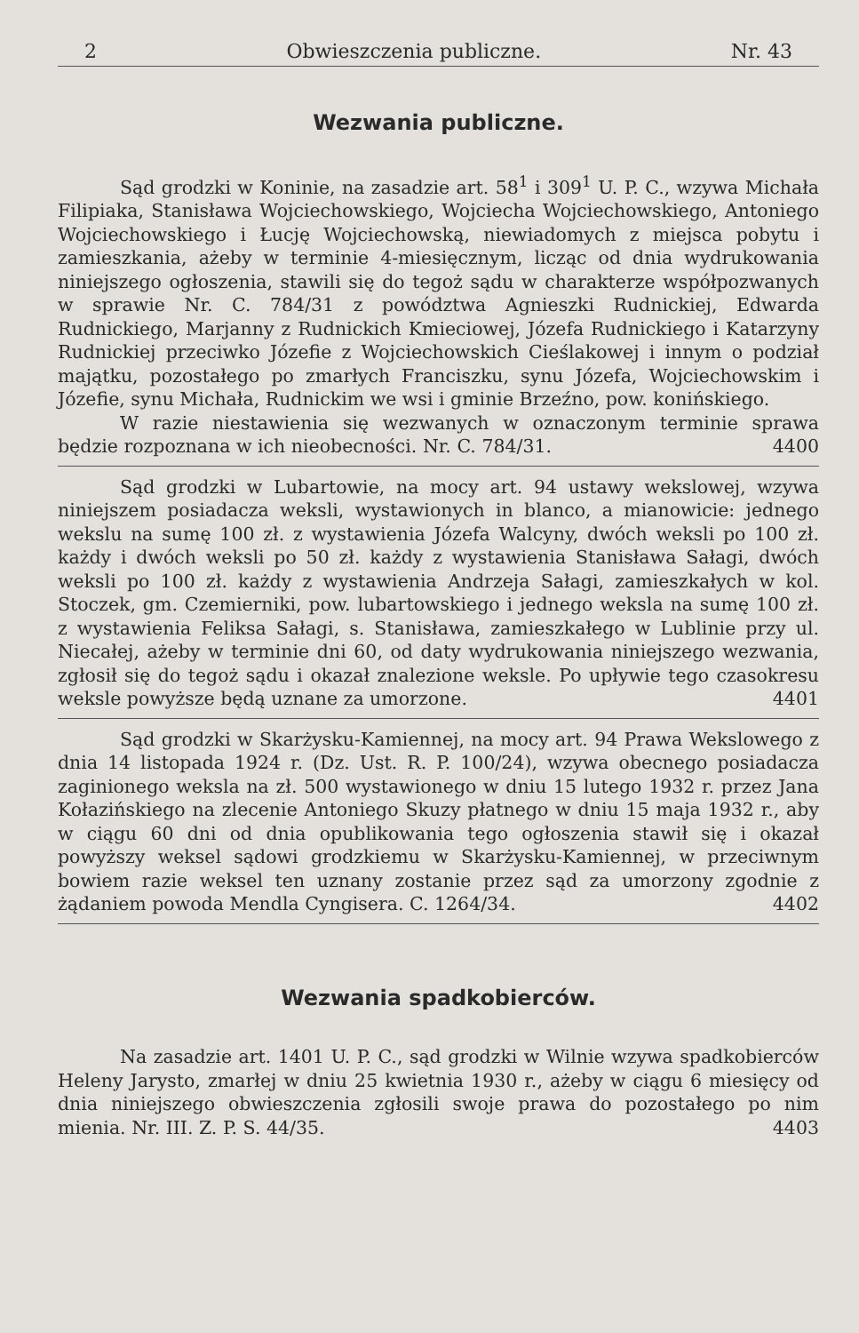2 Obwieszczenia publiczne. Nr. 43
Wezwania publiczne.
Sąd grodzki w Koninie, na zasadzie art. 58<sup>1</sup> i 309<sup>1</sup> U. P. C., wzywa Michała Filipiaka, Stanisława Wojciechowskiego, Wojciecha Wojciechowskiego, Antoniego Wojciechowskiego i Łucję Wojciechowską, niewiadomych z miejsca pobytu i zamieszkania, ażeby w terminie 4-miesięcznym, licząc od dnia wydrukowania niniejszego ogłoszenia, stawili się do tegoż sądu w charakterze współpozwanych w sprawie Nr. C. 784/31 z powództwa Agnieszki Rudnickiej, Edwarda Rudnickiego, Marjanny z Rudnickich Kmieciowej, Józefa Rudnickiego i Katarzyny Rudnickiej przeciwko Józefie z Wojciechowskich Cieślakowej i innym o podział majątku, pozostałego po zmarłych Franciszku, synu Józefa, Wojciechowskim i Józefie, synu Michała, Rudnickim we wsi i gminie Brzeźno, pow. konińskiego.
W razie niestawienia się wezwanych w oznaczonym terminie sprawa będzie rozpoznana w ich nieobecności. Nr. C. 784/31. 4400
Sąd grodzki w Lubartowie, na mocy art. 94 ustawy wekslowej, wzywa niniejszem posiadacza weksli, wystawionych in blanco, a mianowicie: jednego wekslu na sumę 100 zł. z wystawienia Józefa Walcyny, dwóch weksli po 100 zł. każdy i dwóch weksli po 50 zł. każdy z wystawienia Stanisława Sałagi, dwóch weksli po 100 zł. każdy z wystawienia Andrzeja Sałagi, zamieszkałych w kol. Stoczek, gm. Czemierniki, pow. lubartowskiego i jednego weksla na sumę 100 zł. z wystawienia Feliksa Sałagi, s. Stanisława, zamieszkałego w Lublinie przy ul. Niecałej, ażeby w terminie dni 60, od daty wydrukowania niniejszego wezwania, zgłosił się do tegoż sądu i okazał znalezione weksle. Po upływie tego czasokresu weksle powyższe będą uznane za umorzone. 4401
Sąd grodzki w Skarżysku-Kamiennej, na mocy art. 94 Prawa Wekslowego z dnia 14 listopada 1924 r. (Dz. Ust. R. P. 100/24), wzywa obecnego posiadacza zaginionego weksla na zł. 500 wystawionego w dniu 15 lutego 1932 r. przez Jana Kołazińskiego na zlecenie Antoniego Skuzy płatnego w dniu 15 maja 1932 r., aby w ciągu 60 dni od dnia opublikowania tego ogłoszenia stawił się i okazał powyższy weksel sądowi grodzkiemu w Skarżysku-Kamiennej, w przeciwnym bowiem razie weksel ten uznany zostanie przez sąd za umorzony zgodnie z żądaniem powoda Mendla Cyngisera. C. 1264/34. 4402
Wezwania spadkobierców.
Na zasadzie art. 1401 U. P. C., sąd grodzki w Wilnie wzywa spadkobierców Heleny Jarysto, zmarłej w dniu 25 kwietnia 1930 r., ażeby w ciągu 6 miesięcy od dnia niniejszego obwieszczenia zgłosili swoje prawa do pozostałego po nim mienia. Nr. III. Z. P. S. 44/35. 4403